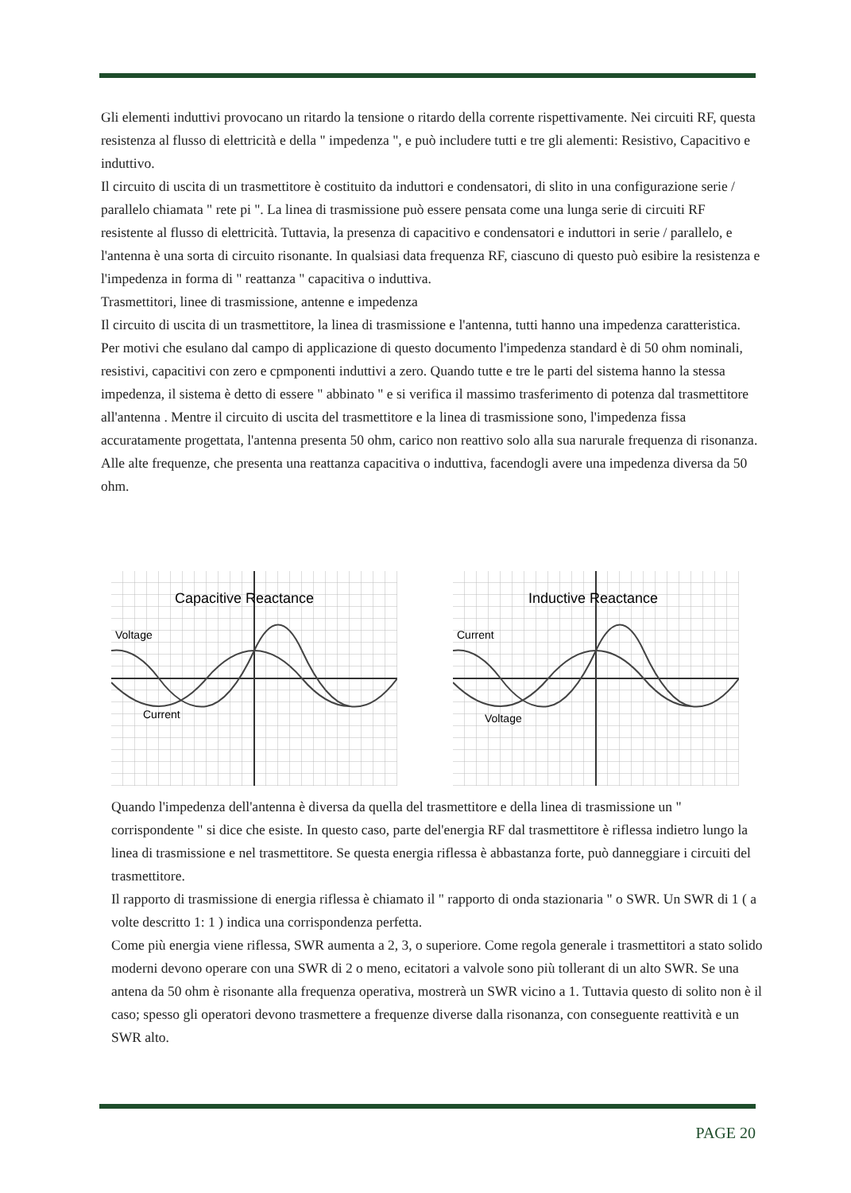Gli elementi induttivi provocano un ritardo la tensione o ritardo della corrente rispettivamente. Nei circuiti RF, questa resistenza al flusso di elettricità e della " impedenza ", e può includere tutti e tre gli alementi: Resistivo, Capacitivo e induttivo.
Il circuito di uscita di un trasmettitore è costituito da induttori e condensatori, di slito in una configurazione serie / parallelo chiamata " rete pi ". La linea di trasmissione può essere pensata come una lunga serie di circuiti RF resistente al flusso di elettricità. Tuttavia, la presenza di capacitivo e condensatori e induttori in serie / parallelo, e l'antenna è una sorta di circuito risonante. In qualsiasi data frequenza RF, ciascuno di questo può esibire la resistenza e l'impedenza in forma di " reattanza " capacitiva o induttiva.
Trasmettitori, linee di trasmissione, antenne e impedenza
Il circuito di uscita di un trasmettitore, la linea di trasmissione e l'antenna, tutti hanno una impedenza caratteristica. Per motivi che esulano dal campo di applicazione di questo documento l'impedenza standard è di 50 ohm nominali, resistivi, capacitivi con zero e cpmponenti induttivi a zero. Quando tutte e tre le parti del sistema hanno la stessa impedenza, il sistema è detto di essere " abbinato " e si verifica il massimo trasferimento di potenza dal trasmettitore all'antenna . Mentre il circuito di uscita del trasmettitore e la linea di trasmissione sono, l'impedenza fissa accuratamente progettata, l'antenna presenta 50 ohm, carico non reattivo solo alla sua narurale frequenza di risonanza. Alle alte frequenze, che presenta una reattanza capacitiva o induttiva, facendogli avere una impedenza diversa da 50 ohm.
Capacitive Reactance
Voltage
Current
Inductive Reactance
Current
Voltage
Quando l'impedenza dell'antenna è diversa da quella del trasmettitore e della linea di trasmissione un " corrispondente " si dice che esiste. In questo caso, parte del'energia RF dal trasmettitore è riflessa indietro lungo la linea di trasmissione e nel trasmettitore. Se questa energia riflessa è abbastanza forte, può danneggiare i circuiti del trasmettitore.
Il rapporto di trasmissione di energia riflessa è chiamato il " rapporto di onda stazionaria " o SWR. Un SWR di 1 ( a volte descritto 1: 1 ) indica una corrispondenza perfetta.
Come più energia viene riflessa, SWR aumenta a 2, 3, o superiore. Come regola generale i trasmettitori a stato solido moderni devono operare con una SWR di 2 o meno, ecitatori a valvole sono più tollerant di un alto SWR. Se una antena da 50 ohm è risonante alla frequenza operativa, mostrerà un SWR vicino a 1. Tuttavia questo di solito non è il caso; spesso gli operatori devono trasmettere a frequenze diverse dalla risonanza, con conseguente reattività e un SWR alto.
PAGE 20